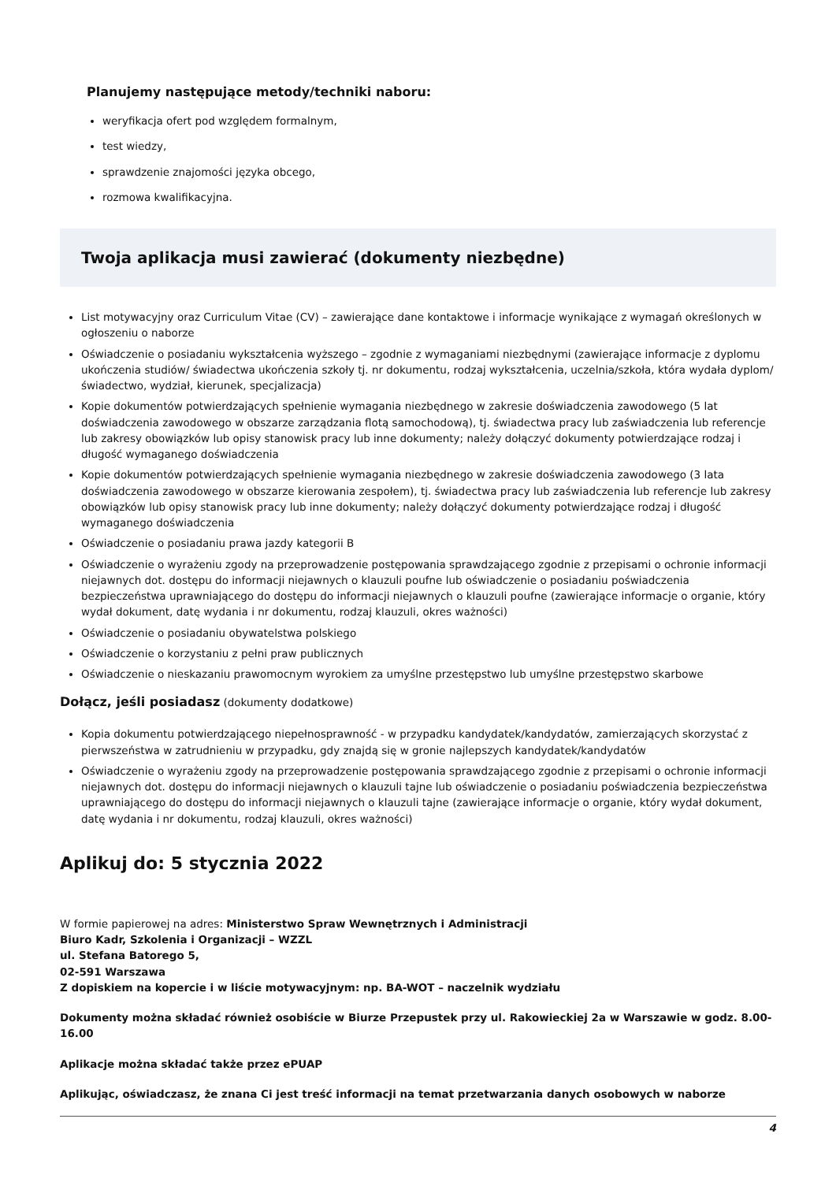Planujemy następujące metody/techniki naboru:
weryfikacja ofert pod względem formalnym,
test wiedzy,
sprawdzenie znajomości języka obcego,
rozmowa kwalifikacyjna.
Twoja aplikacja musi zawierać (dokumenty niezbędne)
List motywacyjny oraz Curriculum Vitae (CV) – zawierające dane kontaktowe i informacje wynikające z wymagań określonych w ogłoszeniu o naborze
Oświadczenie o posiadaniu wykształcenia wyższego – zgodnie z wymaganiami niezbędnymi (zawierające informacje z dyplomu ukończenia studiów/ świadectwa ukończenia szkoły tj. nr dokumentu, rodzaj wykształcenia, uczelnia/szkoła, która wydała dyplom/świadectwo, wydział, kierunek, specjalizacja)
Kopie dokumentów potwierdzających spełnienie wymagania niezbędnego w zakresie doświadczenia zawodowego (5 lat doświadczenia zawodowego w obszarze zarządzania flotą samochodową), tj. świadectwa pracy lub zaświadczenia lub referencje lub zakresy obowiązków lub opisy stanowisk pracy lub inne dokumenty; należy dołączyć dokumenty potwierdzające rodzaj i długość wymaganego doświadczenia
Kopie dokumentów potwierdzających spełnienie wymagania niezbędnego w zakresie doświadczenia zawodowego (3 lata doświadczenia zawodowego w obszarze kierowania zespołem), tj. świadectwa pracy lub zaświadczenia lub referencje lub zakresy obowiązków lub opisy stanowisk pracy lub inne dokumenty; należy dołączyć dokumenty potwierdzające rodzaj i długość wymaganego doświadczenia
Oświadczenie o posiadaniu prawa jazdy kategorii B
Oświadczenie o wyrażeniu zgody na przeprowadzenie postępowania sprawdzającego zgodnie z przepisami o ochronie informacji niejawnych dot. dostępu do informacji niejawnych o klauzuli poufne lub oświadczenie o posiadaniu poświadczenia bezpieczeństwa uprawniającego do dostępu do informacji niejawnych o klauzuli poufne (zawierające informacje o organie, który wydał dokument, datę wydania i nr dokumentu, rodzaj klauzuli, okres ważności)
Oświadczenie o posiadaniu obywatelstwa polskiego
Oświadczenie o korzystaniu z pełni praw publicznych
Oświadczenie o nieskazaniu prawomocnym wyrokiem za umyślne przestępstwo lub umyślne przestępstwo skarbowe
Dołącz, jeśli posiadasz (dokumenty dodatkowe)
Kopia dokumentu potwierdzającego niepełnosprawność - w przypadku kandydatek/kandydatów, zamierzających skorzystać z pierwszeństwa w zatrudnieniu w przypadku, gdy znajdą się w gronie najlepszych kandydatek/kandydatów
Oświadczenie o wyrażeniu zgody na przeprowadzenie postępowania sprawdzającego zgodnie z przepisami o ochronie informacji niejawnych dot. dostępu do informacji niejawnych o klauzuli tajne lub oświadczenie o posiadaniu poświadczenia bezpieczeństwa uprawniającego do dostępu do informacji niejawnych o klauzuli tajne (zawierające informacje o organie, który wydał dokument, datę wydania i nr dokumentu, rodzaj klauzuli, okres ważności)
Aplikuj do: 5 stycznia 2022
W formie papierowej na adres: Ministerstwo Spraw Wewnętrznych i Administracji
Biuro Kadr, Szkolenia i Organizacji – WZZL
ul. Stefana Batorego 5,
02-591 Warszawa
Z dopiskiem na kopercie i w liście motywacyjnym: np. BA-WOT – naczelnik wydziału
Dokumenty można składać również osobiście w Biurze Przepustek przy ul. Rakowieckiej 2a w Warszawie w godz. 8.00-16.00
Aplikacje można składać także przez ePUAP
Aplikując, oświadczasz, że znana Ci jest treść informacji na temat przetwarzania danych osobowych w naborze
4